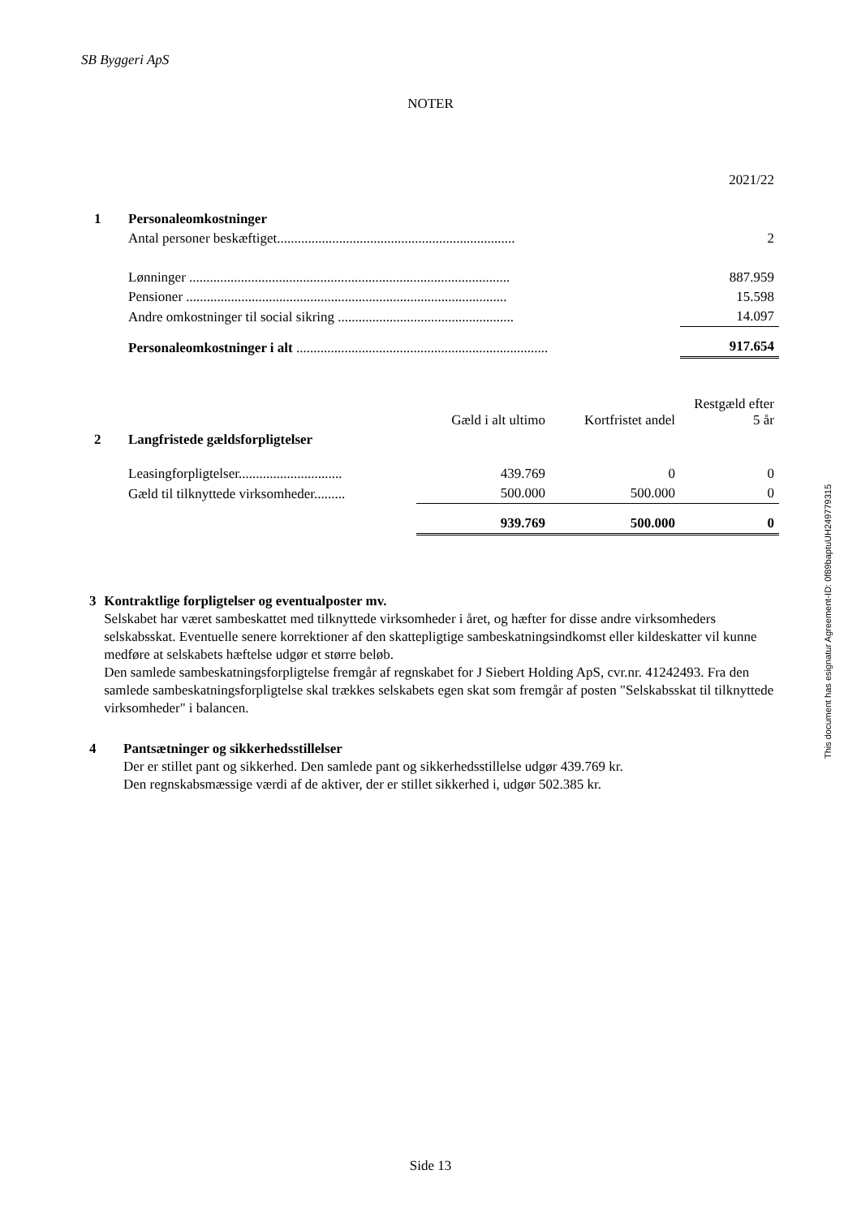SB Byggeri ApS
NOTER
| | | 2021/22 |
| 1 | Personaleomkostninger | |
| | Antal personer beskæftiget..................................................................... | 2 |
| | Lønninger ............................................................................................. | 887.959 |
| | Pensioner ............................................................................................. | 15.598 |
| | Andre omkostninger til social sikring ................................................... | 14.097 |
| | Personaleomkostninger i alt ......................................................................... | 917.654 |
| | | Gæld i alt ultimo | Kortfristet andel | Restgæld efter 5 år |
| 2 | Langfristede gældsforpligtelser | | | |
| | Leasingforpligtelser.............................. | 439.769 | 0 | 0 |
| | Gæld til tilknyttede virksomheder......... | 500.000 | 500.000 | 0 |
| | | 939.769 | 500.000 | 0 |
3 Kontraktlige forpligtelser og eventualposter mv.
Selskabet har været sambeskattet med tilknyttede virksomheder i året, og hæfter for disse andre virksomheders selskabsskat. Eventuelle senere korrektioner af den skattepligtige sambeskatningsindkomst eller kildeskatter vil kunne medføre at selskabets hæftelse udgør et større beløb.
Den samlede sambeskatningsforpligtelse fremgår af regnskabet for J Siebert Holding ApS, cvr.nr. 41242493. Fra den samlede sambeskatningsforpligtelse skal trækkes selskabets egen skat som fremgår af posten "Selskabsskat til tilknyttede virksomheder" i balancen.
4 Pantsætninger og sikkerhedsstillelser
Der er stillet pant og sikkerhed. Den samlede pant og sikkerhedsstillelse udgør 439.769 kr.
Den regnskabsmæssige værdi af de aktiver, der er stillet sikkerhed i, udgør 502.385 kr.
This document has esignatur Agreement-ID: 0f89baptuUH249779315
Side 13